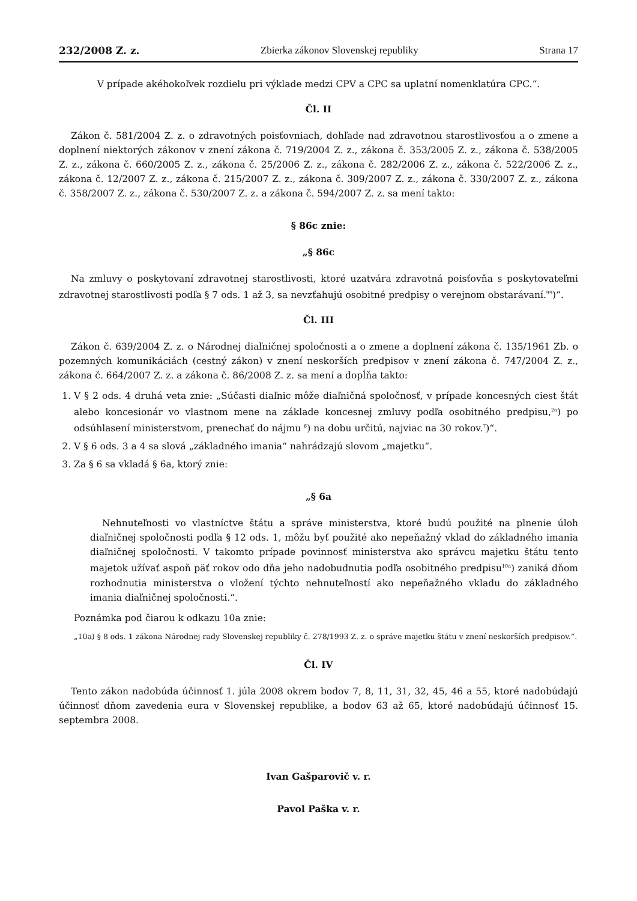232/2008 Z. z. Zbierka zákonov Slovenskej republiky Strana 17
V prípade akéhokoľvek rozdielu pri výklade medzi CPV a CPC sa uplatní nomenklatúra CPC.“.
Čl. II
Zákon č. 581/2004 Z. z. o zdravotných poisťovniach, dohľade nad zdravotnou starostlivosťou a o zmene a doplnení niektorých zákonov v znení zákona č. 719/2004 Z. z., zákona č. 353/2005 Z. z., zákona č. 538/2005 Z. z., zákona č. 660/2005 Z. z., zákona č. 25/2006 Z. z., zákona č. 282/2006 Z. z., zákona č. 522/2006 Z. z., zákona č. 12/2007 Z. z., zákona č. 215/2007 Z. z., zákona č. 309/2007 Z. z., zákona č. 330/2007 Z. z., zákona č. 358/2007 Z. z., zákona č. 530/2007 Z. z. a zákona č. 594/2007 Z. z. sa mení takto:
§ 86c znie:
„§ 86c
Na zmluvy o poskytovaní zdravotnej starostlivosti, ktoré uzatvára zdravotná poisťovňa s poskytovateľmi zdravotnej starostlivosti podľa § 7 ods. 1 až 3, sa nevzťahujú osobitné predpisy o verejnom obstarávaní.<sup>99</sup>)“.
Čl. III
Zákon č. 639/2004 Z. z. o Národnej diaľničnej spoločnosti a o zmene a doplnení zákona č. 135/1961 Zb. o pozemných komunikáciách (cestný zákon) v znení neskorších predpisov v znení zákona č. 747/2004 Z. z., zákona č. 664/2007 Z. z. a zákona č. 86/2008 Z. z. sa mení a dopĺňa takto:
1. V § 2 ods. 4 druhá veta znie: „Súčasti diaľnic môže diaľničná spoločnosť, v prípade koncesných ciest štát alebo koncesionár vo vlastnom mene na základe koncesnej zmluvy podľa osobitného predpisu,<sup>2a</sup>) po odsúhlasení ministerstvom, prenechať do nájmu <sup>6</sup>) na dobu určitú, najviac na 30 rokov.<sup>7</sup>)“.
2. V § 6 ods. 3 a 4 sa slová „základného imania“ nahrádzajú slovom „majetku“.
3. Za § 6 sa vkladá § 6a, ktorý znie:
„§ 6a
Nehnuteľnosti vo vlastníctve štátu a správe ministerstva, ktoré budú použité na plnenie úloh diaľničnej spoločnosti podľa § 12 ods. 1, môžu byť použité ako nepeňažný vklad do základného imania diaľničnej spoločnosti. V takomto prípade povinnosť ministerstva ako správcu majetku štátu tento majetok užívať aspoň päť rokov odo dňa jeho nadobudnutia podľa osobitného predpisu<sup>10a</sup>) zaniká dňom rozhodnutia ministerstva o vložení týchto nehnuteľností ako nepeňažného vkladu do základného imania diaľničnej spoločnosti.“.
Poznámka pod čiarou k odkazu 10a znie:
„10a) § 8 ods. 1 zákona Národnej rady Slovenskej republiky č. 278/1993 Z. z. o správe majetku štátu v znení neskorších predpisov.“.
Čl. IV
Tento zákon nadobúda účinnosť 1. júla 2008 okrem bodov 7, 8, 11, 31, 32, 45, 46 a 55, ktoré nadobúdajú účinnosť dňom zavedenia eura v Slovenskej republike, a bodov 63 až 65, ktoré nadobúdajú účinnosť 15. septembra 2008.
Ivan Gašparovič v. r.
Pavol Paška v. r.